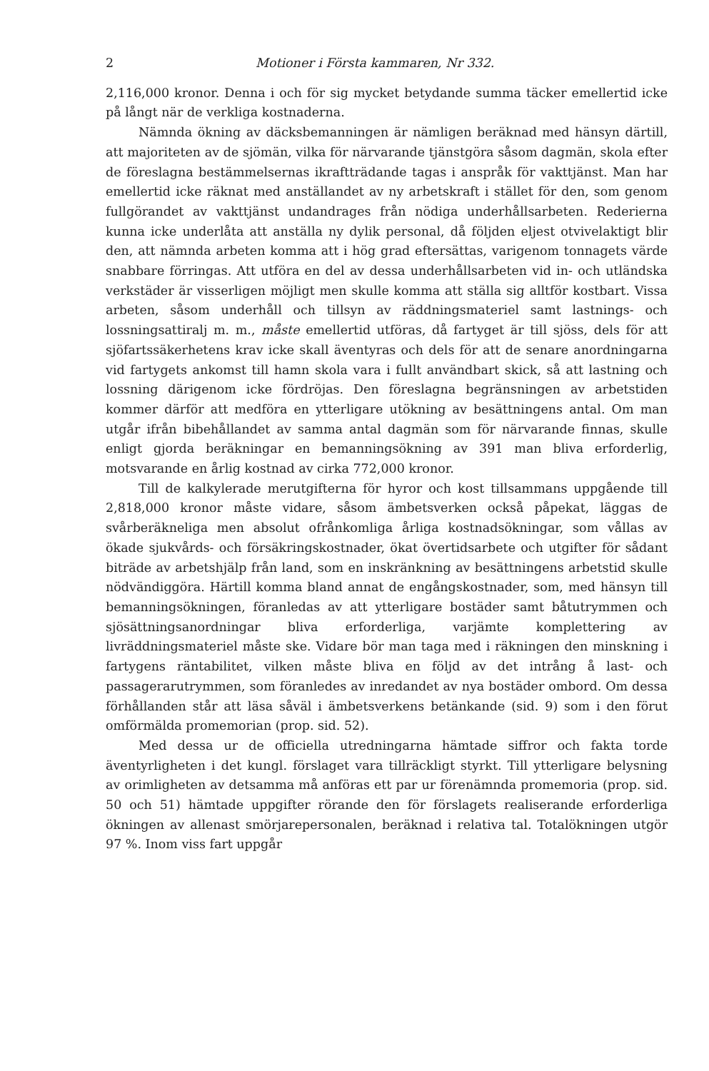2 Motioner i Första kammaren, Nr 332.
2,116,000 kronor. Denna i och för sig mycket betydande summa täcker emellertid icke på långt när de verkliga kostnaderna.
Nämnda ökning av däcksbemanningen är nämligen beräknad med hänsyn därtill, att majoriteten av de sjömän, vilka för närvarande tjänstgöra såsom dagmän, skola efter de föreslagna bestämmelsernas ikraftträdande tagas i anspråk för vakttjänst. Man har emellertid icke räknat med anställandet av ny arbetskraft i stället för den, som genom fullgörandet av vakttjänst undandrages från nödiga underhållsarbeten. Rederierna kunna icke underlåta att anställa ny dylik personal, då följden eljest otvivelaktigt blir den, att nämnda arbeten komma att i hög grad eftersättas, varigenom tonnagets värde snabbare förringas. Att utföra en del av dessa underhållsarbeten vid in- och utländska verkstäder är visserligen möjligt men skulle komma att ställa sig alltför kostbart. Vissa arbeten, såsom underhåll och tillsyn av räddningsmateriel samt lastnings- och lossningsattiralj m. m., måste emellertid utföras, då fartyget är till sjöss, dels för att sjöfartssäkerhetens krav icke skall äventyras och dels för att de senare anordningarna vid fartygets ankomst till hamn skola vara i fullt användbart skick, så att lastning och lossning därigenom icke fördröjas. Den föreslagna begränsningen av arbetstiden kommer därför att medföra en ytterligare utökning av besättningens antal. Om man utgår ifrån bibehållandet av samma antal dagmän som för närvarande finnas, skulle enligt gjorda beräkningar en bemanningsökning av 391 man bliva erforderlig, motsvarande en årlig kostnad av cirka 772,000 kronor.
Till de kalkylerade merutgifterna för hyror och kost tillsammans uppgående till 2,818,000 kronor måste vidare, såsom ämbetsverken också påpekat, läggas de svårberäkneliga men absolut ofrånkomliga årliga kostnadsökningar, som vållas av ökade sjukvårds- och försäkringskostnader, ökat övertidsarbete och utgifter för sådant biträde av arbetshjälp från land, som en inskränkning av besättningens arbetstid skulle nödvändiggöra. Härtill komma bland annat de engångskostnader, som, med hänsyn till bemanningsökningen, föranledas av att ytterligare bostäder samt båtutrymmen och sjösättningsanordningar bliva erforderliga, varjämte komplettering av livräddningsmateriel måste ske. Vidare bör man taga med i räkningen den minskning i fartygens räntabilitet, vilken måste bliva en följd av det intrång å last- och passagerarutrymmen, som föranledes av inredandet av nya bostäder ombord. Om dessa förhållanden står att läsa såväl i ämbetsverkens betänkande (sid. 9) som i den förut omförmälda promemorian (prop. sid. 52).
Med dessa ur de officiella utredningarna hämtade siffror och fakta torde äventyrligheten i det kungl. förslaget vara tillräckligt styrkt. Till ytterligare belysning av orimligheten av detsamma må anföras ett par ur förenämnda promemoria (prop. sid. 50 och 51) hämtade uppgifter rörande den för förslagets realiserande erforderliga ökningen av allenast smörjarepersonalen, beräknad i relativa tal. Totalökningen utgör 97 %. Inom viss fart uppgår